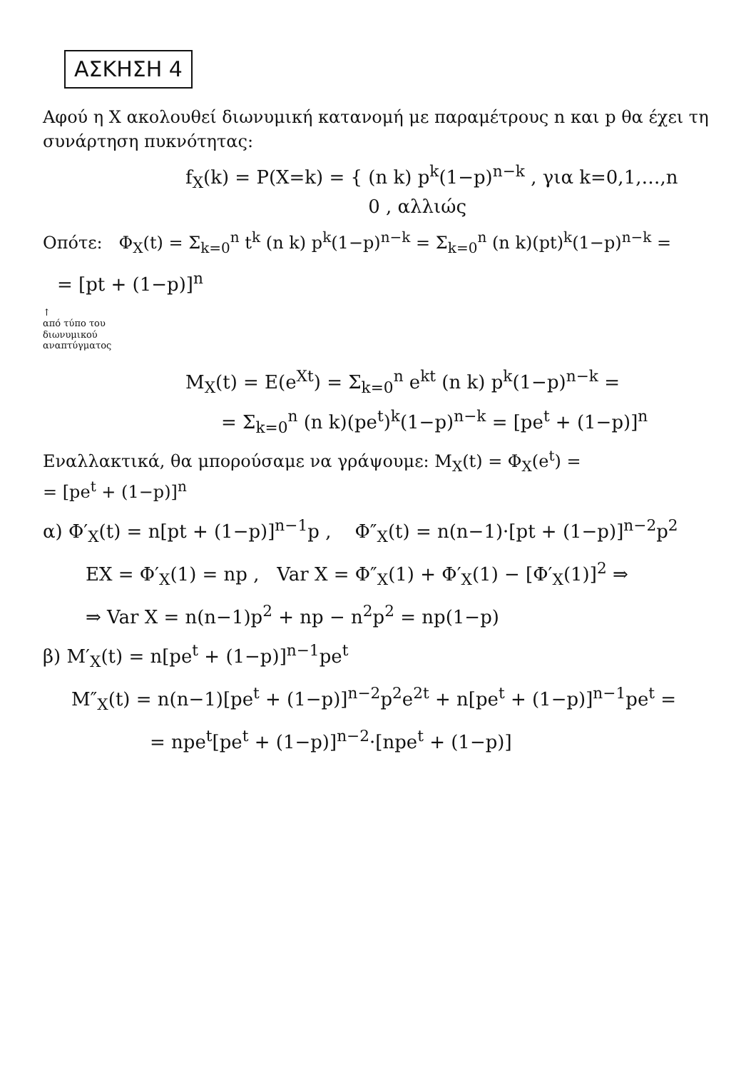ΑΣΚΗΣΗ 4
Αφού η X ακολουθεί διωνυμική κατανομή με παραμέτρους n και p θα έχει τη συνάρτηση πυκνότητας:
f<sub>X</sub>(k) = P(X=k) = { (n k) p<sup>k</sup>(1−p)<sup>n−k</sup> , για k=0,1,…,n
0 , αλλιώς
Οπότε: Φ<sub>X</sub>(t) = Σ<sub>k=0</sub><sup>n</sup> t<sup>k</sup> (n k) p<sup>k</sup>(1−p)<sup>n−k</sup> = Σ<sub>k=0</sub><sup>n</sup> (n k)(pt)<sup>k</sup>(1−p)<sup>n−k</sup> =
= [pt + (1−p)]<sup>n</sup>
↑
από τύπο του
διωνυμικού
αναπτύγματος
M<sub>X</sub>(t) = E(e<sup>Xt</sup>) = Σ<sub>k=0</sub><sup>n</sup> e<sup>kt</sup> (n k) p<sup>k</sup>(1−p)<sup>n−k</sup> =
= Σ<sub>k=0</sub><sup>n</sup> (n k)(pe<sup>t</sup>)<sup>k</sup>(1−p)<sup>n−k</sup> = [pe<sup>t</sup> + (1−p)]<sup>n</sup>
Εναλλακτικά, θα μπορούσαμε να γράψουμε: M<sub>X</sub>(t) = Φ<sub>X</sub>(e<sup>t</sup>) =
= [pe<sup>t</sup> + (1−p)]<sup>n</sup>
α) Φ′<sub>X</sub>(t) = n[pt + (1−p)]<sup>n−1</sup>p , Φ″<sub>X</sub>(t) = n(n−1)·[pt + (1−p)]<sup>n−2</sup>p<sup>2</sup>
EX = Φ′<sub>X</sub>(1) = np , Var X = Φ″<sub>X</sub>(1) + Φ′<sub>X</sub>(1) − [Φ′<sub>X</sub>(1)]<sup>2</sup> ⇒
⇒ Var X = n(n−1)p<sup>2</sup> + np − n<sup>2</sup>p<sup>2</sup> = np(1−p)
β) M′<sub>X</sub>(t) = n[pe<sup>t</sup> + (1−p)]<sup>n−1</sup>pe<sup>t</sup>
M″<sub>X</sub>(t) = n(n−1)[pe<sup>t</sup> + (1−p)]<sup>n−2</sup>p<sup>2</sup>e<sup>2t</sup> + n[pe<sup>t</sup> + (1−p)]<sup>n−1</sup>pe<sup>t</sup> =
= npe<sup>t</sup>[pe<sup>t</sup> + (1−p)]<sup>n−2</sup>·[npe<sup>t</sup> + (1−p)]